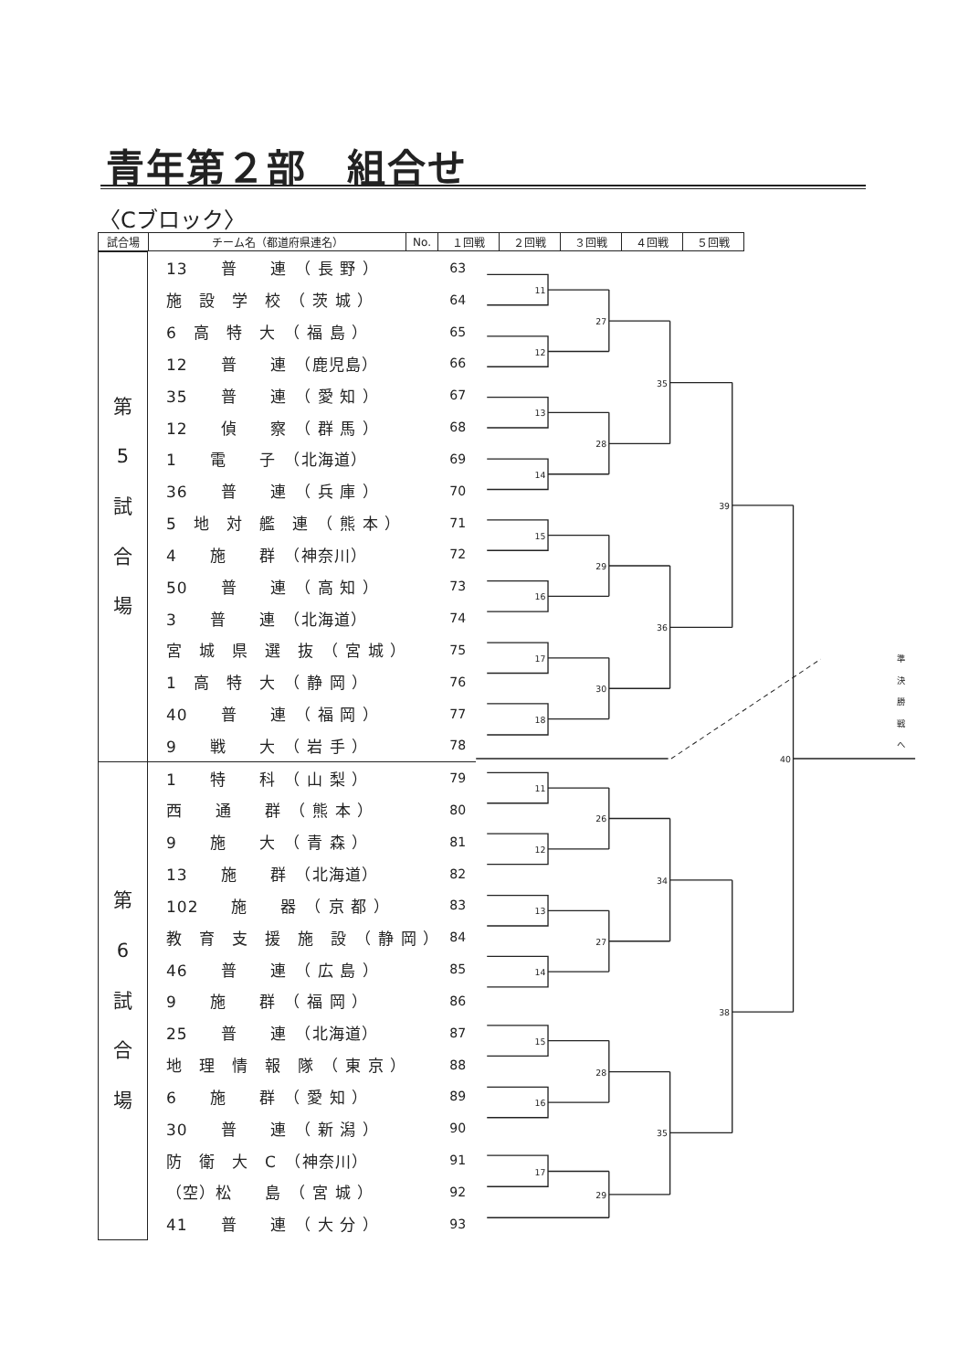青年第２部　組合せ
〈Cブロック〉
| 試合場 | チーム名（都道府県連名） | No. | １回戦 | ２回戦 | ３回戦 | ４回戦 | ５回戦 |
| --- | --- | --- | --- | --- | --- | --- | --- |
| 第 5 試 合 場 | 13 普 連 （ 長 野 ） | 63 |
| | 施 設 学 校 （ 茨 城 ） | 64 |
| | 6 高 特 大 （ 福 島 ） | 65 |
| | 12 普 連 （鹿児島） | 66 |
| | 35 普 連 （ 愛 知 ） | 67 |
| | 12 偵 察 （ 群 馬 ） | 68 |
| | 1 電 子 （北海道） | 69 |
| | 36 普 連 （ 兵 庫 ） | 70 |
| | 5 地 対 艦 連 （ 熊 本 ） | 71 |
| | 4 施 群 （神奈川） | 72 |
| | 50 普 連 （ 高 知 ） | 73 |
| | 3 普 連 （北海道） | 74 |
| | 宮 城 県 選 抜 （ 宮 城 ） | 75 |
| | 1 高 特 大 （ 静 岡 ） | 76 |
| | 40 普 連 （ 福 岡 ） | 77 |
| | 9 戦 大 （ 岩 手 ） | 78 |
| 第 6 試 合 場 | 1 特 科 （ 山 梨 ） | 79 |
| | 西 通 群 （ 熊 本 ） | 80 |
| | 9 施 大 （ 青 森 ） | 81 |
| | 13 施 群 （北海道） | 82 |
| | 102 施 器 （ 京 都 ） | 83 |
| | 教 育 支 援 施 設 （ 静 岡 ） | 84 |
| | 46 普 連 （ 広 島 ） | 85 |
| | 9 施 群 （ 福 岡 ） | 86 |
| | 25 普 連 （北海道） | 87 |
| | 地 理 情 報 隊 （ 東 京 ） | 88 |
| | 6 施 群 （ 愛 知 ） | 89 |
| | 30 普 連 （ 新 潟 ） | 90 |
| | 防 衛 大 C （神奈川） | 91 |
| | （空）松 島 （ 宮 城 ） | 92 |
| | 41 普 連 （ 大 分 ） | 93 |
11
12
13
14
15
16
17
18
27
28
29
30
35
36
39
40
11
12
13
14
15
16
17
26
27
28
29
34
35
38
準
決
勝
戦
へ